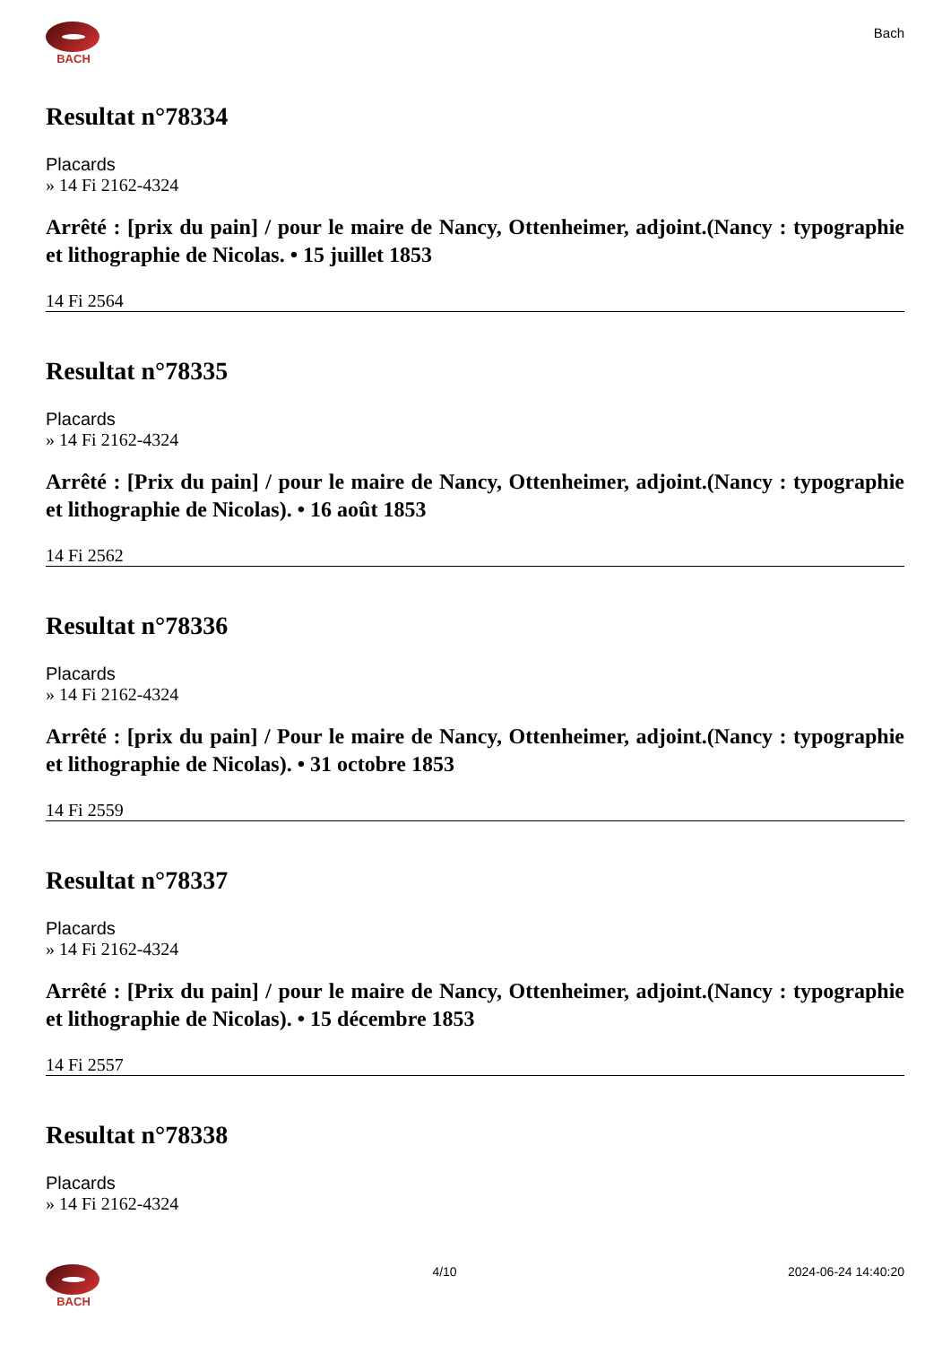BACH
Bach
Resultat n°78334
Placards
» 14 Fi 2162-4324
Arrêté : [prix du pain] / pour le maire de Nancy, Ottenheimer, adjoint.(Nancy : typographie et lithographie de Nicolas. • 15 juillet 1853
14 Fi 2564
Resultat n°78335
Placards
» 14 Fi 2162-4324
Arrêté : [Prix du pain] / pour le maire de Nancy, Ottenheimer, adjoint.(Nancy : typographie et lithographie de Nicolas). • 16 août 1853
14 Fi 2562
Resultat n°78336
Placards
» 14 Fi 2162-4324
Arrêté : [prix du pain] / Pour le maire de Nancy, Ottenheimer, adjoint.(Nancy : typographie et lithographie de Nicolas). • 31 octobre 1853
14 Fi 2559
Resultat n°78337
Placards
» 14 Fi 2162-4324
Arrêté : [Prix du pain] / pour le maire de Nancy, Ottenheimer, adjoint.(Nancy : typographie et lithographie de Nicolas). • 15 décembre 1853
14 Fi 2557
Resultat n°78338
Placards
» 14 Fi 2162-4324
BACH 4/10 2024-06-24 14:40:20